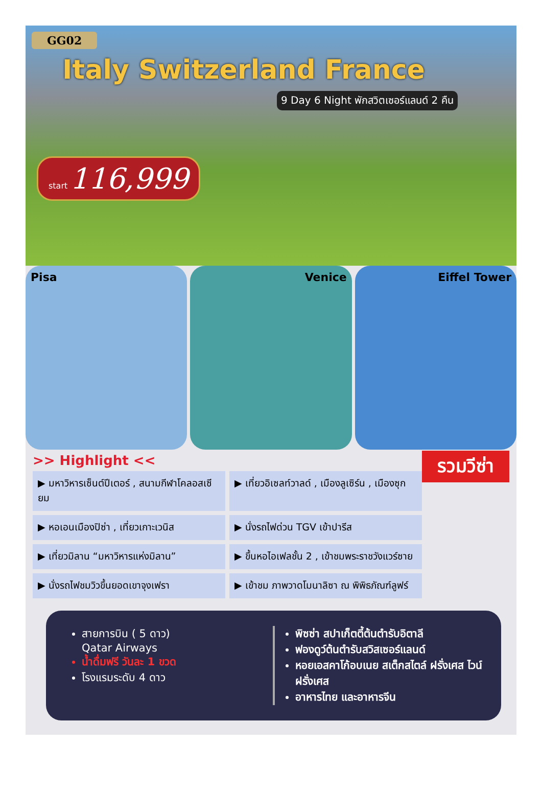GG02
Italy Switzerland France
9 Day 6 Night พักสวิตเซอร์แลนด์ 2 คืน
start 116,999
Pisa Venice Eiffel Tower
>> Highlight <<
รวมวีซ่า
▶ มหาวิหารเซ็นต์ปีเตอร์ , สนามกีฬาโคลอสเซียม
▶ เที่ยวอิเซลท์วาลด์ , เมืองลูเซิร์น , เมืองซุก
▶ หอเอนเมืองปิซ่า , เที่ยวเกาะเวนิส
▶ นั่งรถไฟด่วน TGV เข้าปารีส
▶ เที่ยวมิลาน “มหาวิหารแห่งมิลาน”
▶ ขึ้นหอไอเฟลชั้น 2 , เข้าชมพระราชวังแวร์ซาย
▶ นั่งรถไฟชมวิวขึ้นยอดเขาจุงเฟรา
▶ เข้าชม ภาพวาดโมนาลิซา ณ พิพิธภัณฑ์ลูฟร์
สายการบิน ( 5 ดาว)
Qatar Airways
น้ำดื่มฟรี วันละ 1 ขวด
โรงแรมระดับ 4 ดาว
พิซซ่า สปาเก็ตตี้ต้นตำรับอิตาลี
ฟองดูว์ต้นตำรับสวิสเซอร์แลนด์
หอยเอสคาโก้อบเนย สเต็กสไตล์ ฝรั่งเศส ไวน์ฝรั่งเศส
อาหารไทย และอาหารจีน